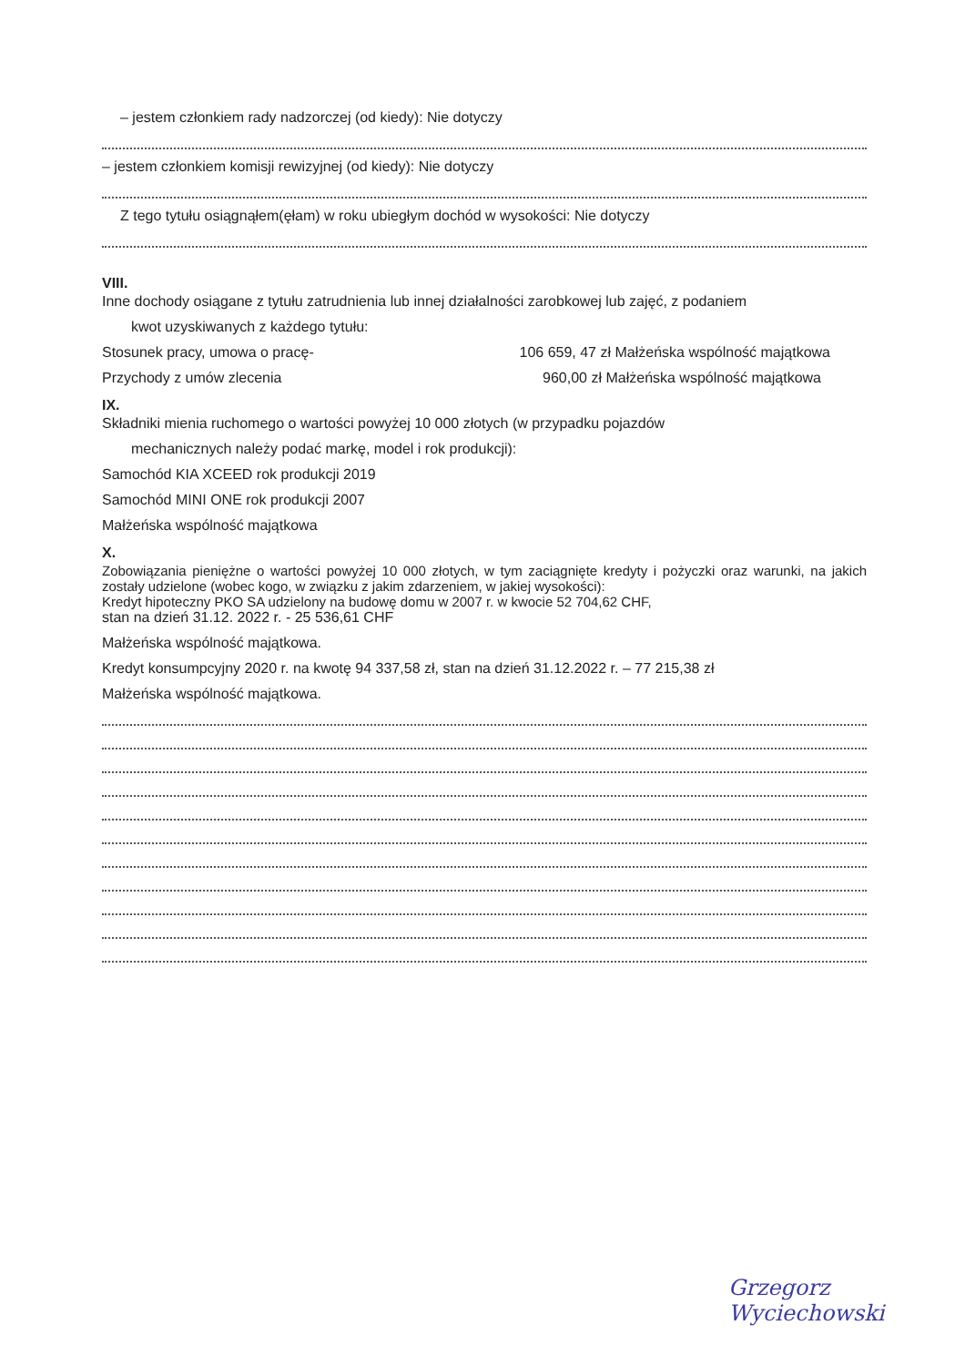– jestem członkiem rady nadzorczej (od kiedy): Nie dotyczy
– jestem członkiem komisji rewizyjnej (od kiedy): Nie dotyczy
Z tego tytułu osiągnąłem(ęłam) w roku ubiegłym dochód w wysokości: Nie dotyczy
VIII.
Inne dochody osiągane z tytułu zatrudnienia lub innej działalności zarobkowej lub zajęć, z podaniem
kwot uzyskiwanych z każdego tytułu:
Stosunek pracy, umowa o pracę- 106 659, 47 zł Małżeńska wspólność majątkowa
Przychody z umów zlecenia 960,00 zł Małżeńska wspólność majątkowa
IX.
Składniki mienia ruchomego o wartości powyżej 10 000 złotych (w przypadku pojazdów
mechanicznych należy podać markę, model i rok produkcji):
Samochód KIA XCEED rok produkcji 2019
Samochód MINI ONE rok produkcji 2007
Małżeńska wspólność majątkowa
X.
Zobowiązania pieniężne o wartości powyżej 10 000 złotych, w tym zaciągnięte kredyty i pożyczki oraz warunki, na jakich zostały udzielone (wobec kogo, w związku z jakim zdarzeniem, w jakiej wysokości):
Kredyt hipoteczny PKO SA udzielony na budowę domu w 2007 r. w kwocie 52 704,62 CHF,
stan na dzień 31.12. 2022 r. - 25 536,61 CHF
Małżeńska wspólność majątkowa.
Kredyt konsumpcyjny 2020 r. na kwotę 94 337,58 zł, stan na dzień 31.12.2022 r. – 77 215,38 zł
Małżeńska wspólność majątkowa.
Grzegorz Wyciechowski